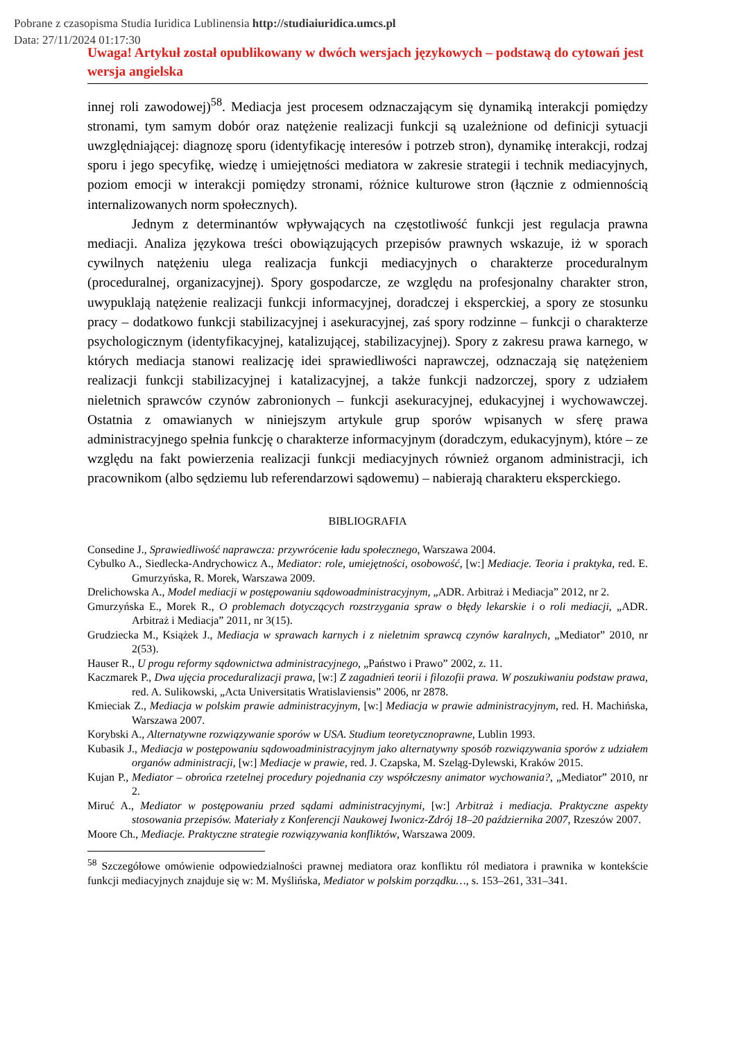Pobrane z czasopisma Studia Iuridica Lublinensia http://studiaiuridica.umcs.pl
Data: 27/11/2024 01:17:30
Uwaga! Artykuł został opublikowany w dwóch wersjach językowych – podstawą do cytowań jest wersja angielska
innej roli zawodowej)<sup>58</sup>. Mediacja jest procesem odznaczającym się dynamiką interakcji pomiędzy stronami, tym samym dobór oraz natężenie realizacji funkcji są uzależnione od definicji sytuacji uwzględniającej: diagnozę sporu (identyfikację interesów i potrzeb stron), dynamikę interakcji, rodzaj sporu i jego specyfikę, wiedzę i umiejętności mediatora w zakresie strategii i technik mediacyjnych, poziom emocji w interakcji pomiędzy stronami, różnice kulturowe stron (łącznie z odmiennością internalizowanych norm społecznych).
Jednym z determinantów wpływających na częstotliwość funkcji jest regulacja prawna mediacji. Analiza językowa treści obowiązujących przepisów prawnych wskazuje, iż w sporach cywilnych natężeniu ulega realizacja funkcji mediacyjnych o charakterze proceduralnym (proceduralnej, organizacyjnej). Spory gospodarcze, ze względu na profesjonalny charakter stron, uwypuklają natężenie realizacji funkcji informacyjnej, doradczej i eksperckiej, a spory ze stosunku pracy – dodatkowo funkcji stabilizacyjnej i asekuracyjnej, zaś spory rodzinne – funkcji o charakterze psychologicznym (identyfikacyjnej, katalizującej, stabilizacyjnej). Spory z zakresu prawa karnego, w których mediacja stanowi realizację idei sprawiedliwości naprawczej, odznaczają się natężeniem realizacji funkcji stabilizacyjnej i katalizacyjnej, a także funkcji nadzorczej, spory z udziałem nieletnich sprawców czynów zabronionych – funkcji asekuracyjnej, edukacyjnej i wychowawczej. Ostatnia z omawianych w niniejszym artykule grup sporów wpisanych w sferę prawa administracyjnego spełnia funkcję o charakterze informacyjnym (doradczym, edukacyjnym), które – ze względu na fakt powierzenia realizacji funkcji mediacyjnych również organom administracji, ich pracownikom (albo sędziemu lub referendarzowi sądowemu) – nabierają charakteru eksperckiego.
BIBLIOGRAFIA
Consedine J., Sprawiedliwość naprawcza: przywrócenie ładu społecznego, Warszawa 2004.
Cybulko A., Siedlecka-Andrychowicz A., Mediator: role, umiejętności, osobowość, [w:] Mediacje. Teoria i praktyka, red. E. Gmurzyńska, R. Morek, Warszawa 2009.
Drelichowska A., Model mediacji w postępowaniu sądowoadministracyjnym, „ADR. Arbitraż i Mediacja” 2012, nr 2.
Gmurzyńska E., Morek R., O problemach dotyczących rozstrzygania spraw o błędy lekarskie i o roli mediacji, „ADR. Arbitraż i Mediacja” 2011, nr 3(15).
Grudziecka M., Książek J., Mediacja w sprawach karnych i z nieletnim sprawcą czynów karalnych, „Mediator” 2010, nr 2(53).
Hauser R., U progu reformy sądownictwa administracyjnego, „Państwo i Prawo” 2002, z. 11.
Kaczmarek P., Dwa ujęcia proceduralizacji prawa, [w:] Z zagadnień teorii i filozofii prawa. W poszukiwaniu podstaw prawa, red. A. Sulikowski, „Acta Universitatis Wratislaviensis” 2006, nr 2878.
Kmieciak Z., Mediacja w polskim prawie administracyjnym, [w:] Mediacja w prawie administracyjnym, red. H. Machińska, Warszawa 2007.
Korybski A., Alternatywne rozwiązywanie sporów w USA. Studium teoretycznoprawne, Lublin 1993.
Kubasik J., Mediacja w postępowaniu sądowoadministracyjnym jako alternatywny sposób rozwiązywania sporów z udziałem organów administracji, [w:] Mediacje w prawie, red. J. Czapska, M. Szeląg-Dylewski, Kraków 2015.
Kujan P., Mediator – obrońca rzetelnej procedury pojednania czy współczesny animator wychowania?, „Mediator” 2010, nr 2.
Miruć A., Mediator w postępowaniu przed sądami administracyjnymi, [w:] Arbitraż i mediacja. Praktyczne aspekty stosowania przepisów. Materiały z Konferencji Naukowej Iwonicz-Zdrój 18–20 października 2007, Rzeszów 2007.
Moore Ch., Mediacje. Praktyczne strategie rozwiązywania konfliktów, Warszawa 2009.
<sup>58</sup> Szczegółowe omówienie odpowiedzialności prawnej mediatora oraz konfliktu ról mediatora i prawnika w kontekście funkcji mediacyjnych znajduje się w: M. Myślińska, Mediator w polskim porządku…, s. 153–261, 331–341.